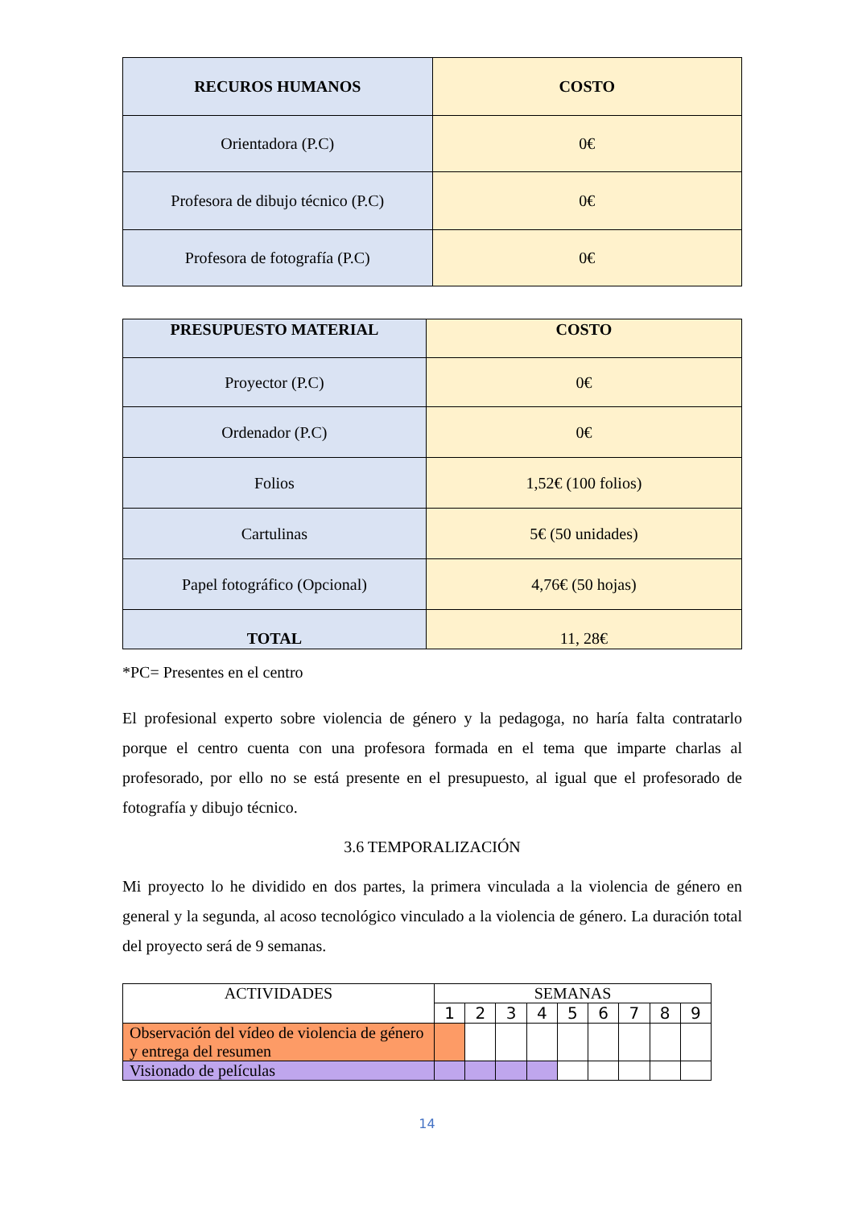| RECUROS HUMANOS | COSTO |
| --- | --- |
| Orientadora (P.C) | 0€ |
| Profesora de dibujo técnico (P.C) | 0€ |
| Profesora de fotografía (P.C) | 0€ |
| PRESUPUESTO MATERIAL | COSTO |
| --- | --- |
| Proyector (P.C) | 0€ |
| Ordenador (P.C) | 0€ |
| Folios | 1,52€ (100 folios) |
| Cartulinas | 5€ (50 unidades) |
| Papel fotográfico (Opcional) | 4,76€ (50 hojas) |
| TOTAL | 11, 28€ |
*PC= Presentes en el centro
El profesional experto sobre violencia de género y la pedagoga, no haría falta contratarlo porque el centro cuenta con una profesora formada en el tema que imparte charlas al profesorado, por ello no se está presente en el presupuesto, al igual que el profesorado de fotografía y dibujo técnico.
3.6 TEMPORALIZACIÓN
Mi proyecto lo he dividido en dos partes, la primera vinculada a la violencia de género en general y la segunda, al acoso tecnológico vinculado a la violencia de género. La duración total del proyecto será de 9 semanas.
| ACTIVIDADES | SEMANAS | | | | | | | | |
| | 1 | 2 | 3 | 4 | 5 | 6 | 7 | 8 | 9 |
| Observación del vídeo de violencia de género y entrega del resumen | | | | | | | | | |
| Visionado de películas | | | | | | | | | |
14